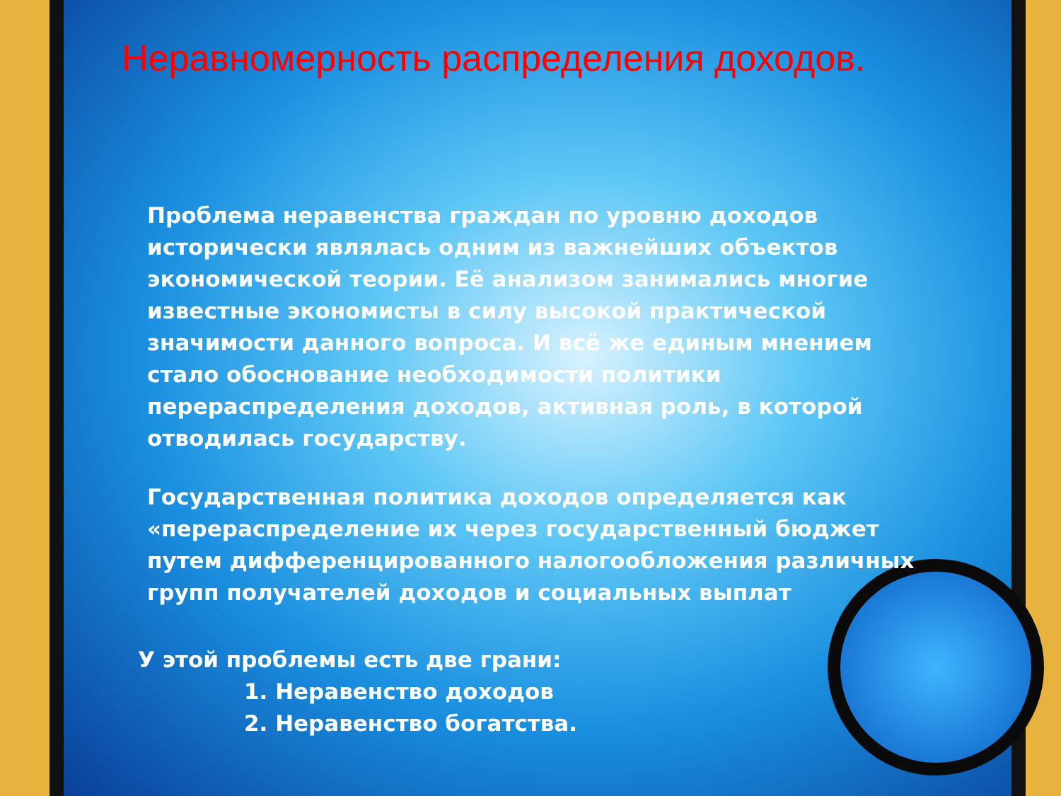Неравномерность распределения доходов.
Проблема неравенства граждан по уровню доходов исторически являлась одним из важнейших объектов экономической теории. Её анализом занимались многие известные экономисты в силу высокой практической значимости данного вопроса. И всё же единым мнением стало обоснование необходимости политики перераспределения доходов, активная роль, в которой отводилась государству.
Государственная политика доходов определяется как «перераспределение их через государственный бюджет путем дифференцированного налогообложения различных групп получателей доходов и социальных выплат
У этой проблемы есть две грани:
1. Неравенство доходов
2. Неравенство богатства.